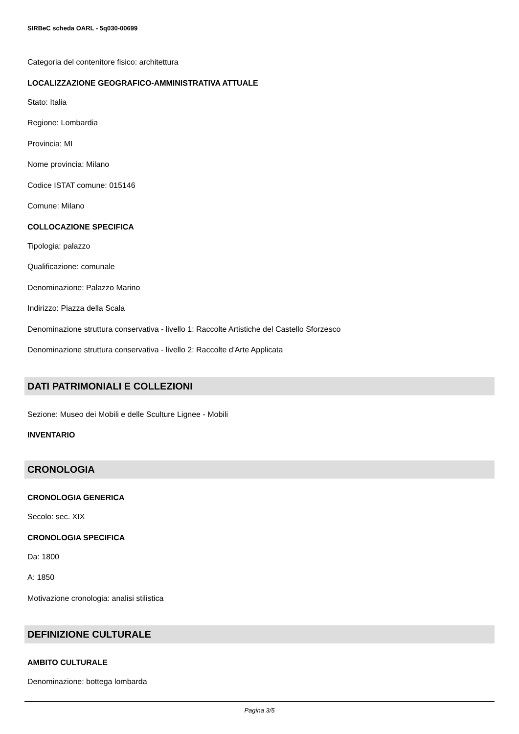SIRBeC scheda OARL - 5q030-00699
Categoria del contenitore fisico: architettura
LOCALIZZAZIONE GEOGRAFICO-AMMINISTRATIVA ATTUALE
Stato: Italia
Regione: Lombardia
Provincia: MI
Nome provincia: Milano
Codice ISTAT comune: 015146
Comune: Milano
COLLOCAZIONE SPECIFICA
Tipologia: palazzo
Qualificazione: comunale
Denominazione: Palazzo Marino
Indirizzo: Piazza della Scala
Denominazione struttura conservativa - livello 1: Raccolte Artistiche del Castello Sforzesco
Denominazione struttura conservativa - livello 2: Raccolte d'Arte Applicata
DATI PATRIMONIALI E COLLEZIONI
Sezione: Museo dei Mobili e delle Sculture Lignee - Mobili
INVENTARIO
CRONOLOGIA
CRONOLOGIA GENERICA
Secolo: sec. XIX
CRONOLOGIA SPECIFICA
Da: 1800
A: 1850
Motivazione cronologia: analisi stilistica
DEFINIZIONE CULTURALE
AMBITO CULTURALE
Denominazione: bottega lombarda
Pagina 3/5